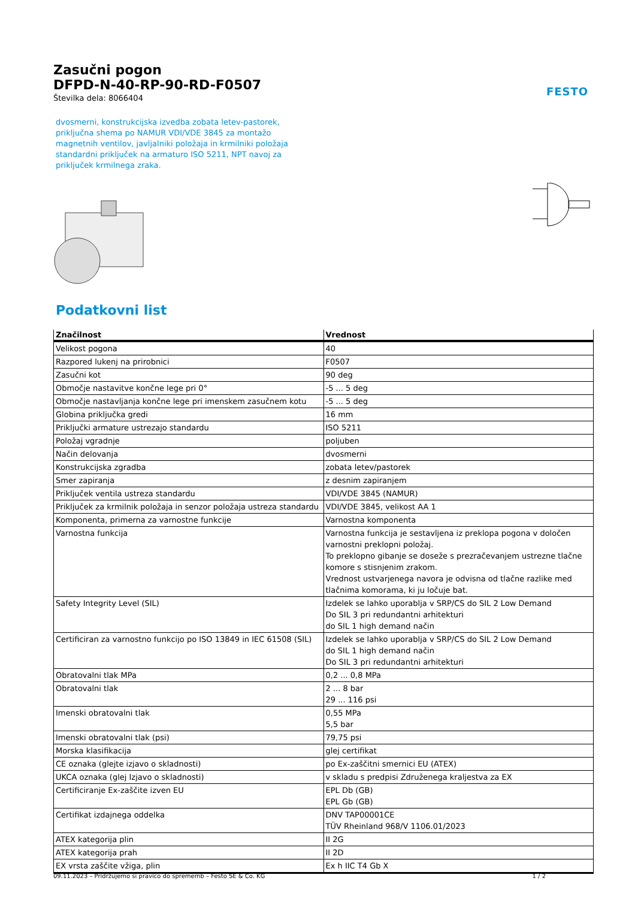FESTO
Zasučni pogon
DFPD-N-40-RP-90-RD-F0507
Številka dela: 8066404
dvosmerni, konstrukcijska izvedba zobata letev-pastorek, priključna shema po NAMUR VDI/VDE 3845 za montažo magnetnih ventilov, javljalniki položaja in krmilniki položaja standardni priključek na armaturo ISO 5211, NPT navoj za priključek krmilnega zraka.
Podatkovni list
| Značilnost | Vrednost |
| --- | --- |
| Velikost pogona | 40 |
| Razpored lukenj na prirobnici | F0507 |
| Zasučni kot | 90 deg |
| Območje nastavitve končne lege pri 0° | -5 ... 5 deg |
| Območje nastavljanja končne lege pri imenskem zasučnem kotu | -5 ... 5 deg |
| Globina priključka gredi | 16 mm |
| Priključki armature ustrezajo standardu | ISO 5211 |
| Položaj vgradnje | poljuben |
| Način delovanja | dvosmerni |
| Konstrukcijska zgradba | zobata letev/pastorek |
| Smer zapiranja | z desnim zapiranjem |
| Priključek ventila ustreza standardu | VDI/VDE 3845 (NAMUR) |
| Priključek za krmilnik položaja in senzor položaja ustreza standardu | VDI/VDE 3845, velikost AA 1 |
| Komponenta, primerna za varnostne funkcije | Varnostna komponenta |
| Varnostna funkcija | Varnostna funkcija je sestavljena iz preklopa pogona v določen varnostni preklopni položaj. To preklopno gibanje se doseže s prezračevanjem ustrezne tlačne komore s stisnjenim zrakom. Vrednost ustvarjenega navora je odvisna od tlačne razlike med tlačnima komorama, ki ju ločuje bat. |
| Safety Integrity Level (SIL) | Izdelek se lahko uporablja v SRP/CS do SIL 2 Low Demand Do SIL 3 pri redundantni arhitekturi do SIL 1 high demand način |
| Certificiran za varnostno funkcijo po ISO 13849 in IEC 61508 (SIL) | Izdelek se lahko uporablja v SRP/CS do SIL 2 Low Demand do SIL 1 high demand način Do SIL 3 pri redundantni arhitekturi |
| Obratovalni tlak MPa | 0,2 ... 0,8 MPa |
| Obratovalni tlak | 2 ... 8 bar 29 ... 116 psi |
| Imenski obratovalni tlak | 0,55 MPa 5,5 bar |
| Imenski obratovalni tlak (psi) | 79,75 psi |
| Morska klasifikacija | glej certifikat |
| CE oznaka (glejte izjavo o skladnosti) | po Ex-zaščitni smernici EU (ATEX) |
| UKCA oznaka (glej Izjavo o skladnosti) | v skladu s predpisi Združenega kraljestva za EX |
| Certificiranje Ex-zaščite izven EU | EPL Db (GB) EPL Gb (GB) |
| Certifikat izdajnega oddelka | DNV TAP00001CE TÜV Rheinland 968/V 1106.01/2023 |
| ATEX kategorija plin | II 2G |
| ATEX kategorija prah | II 2D |
| EX vrsta zaščite vžiga, plin | Ex h IIC T4 Gb X |
09.11.2023 – Pridržujemo si pravico do sprememb – Festo SE & Co. KG 1 / 2